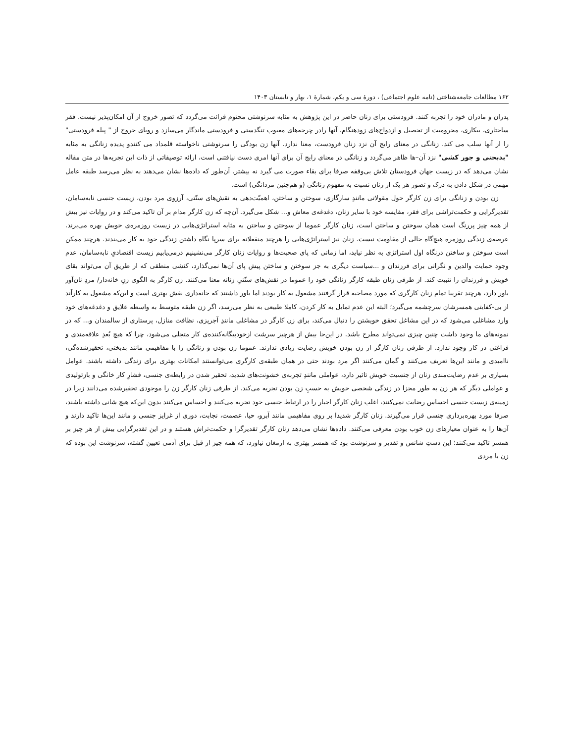۱۶۲ مطالعات جامعه‌شناختی (نامه علوم اجتماعی) ، دورهٔ سی و یکم، شمارهٔ ۱، بهار و تابستان ۱۴۰۳
پدران و مادران خود را تجربه کنند. فرودستی برای زنان حاضر در این پژوهش به مثابه سرنوشتی محتوم قرائت می‌گردد که تصور خروج از آن امکان‌پذیر نیست. فقر ساختاری، بیکاری، محرومیت از تحصیل و ازدواج‌های زودهنگام، آنها رادر چرخه‌های معیوب تنگدستی و فرودستی ماندگار می‌سازد و رویای خروج از " پیله فرودستی" را از آنها سلب می کند. زنانگی در معنای رایج آن نزد زنان فرودست، معنا ندارد. آنها زن بودگی را سرنوشتی ناخواسته قلمداد می کنندو پدیده زنانگی به مثابه "بدبختی و جور کشی" نزد آن–ها ظاهر می‌گردد و زنانگی در معنای رایج آن برای آنها امری دست نیافتنی است، ارائه توصیفاتی از ذات این تجربه‌ها در متن مقاله نشان می‌دهد که در زیست جهان فرودستان تلاش بی‌وقفه صرفا برای بقاء صورت می گیرد نه بیشتر. آن‌طور که داده‌ها نشان می‌دهند به نظر می‌رسد طبقه عامل مهمی در شکل دادن به درک و تصور هر یک از زنان نسبت به مفهوم زنانگی (و هم‌چنین مردانگی) است.
زن بودن و زنانگی برای زن کارگر حول مقولاتی مانندِ سازگاری، سوختن و ساختن، اهمیّت‌دهی به نقش‌های سنّتی، آرزوی مرد بودن، زیست جنسی نابه‌سامان، تقدیرگرایی و حکمت‌تراشی برای فقر، مقایسه خود با سایر زنان، دغدغه‌ی معاش و... شکل می‌گیرد. آن‌چه که زن کارگر مدام بر آن تاکید می‌کند و در روایات نیز بیش از همه چیز پررنگ است همان سوختن و ساختن است، زنان کارگر عموما از سوختن و ساختن به مثابه استراتژی‌هایی در زیست روزمره‌ی خویش بهره می‌برند. عرصه‌ی زندگی روزمره هیچ‌گاه خالی از مقاومت نیست. زنان نیز استراتژی‌هایی را هرچند منفعلانه برای سرپا نگاه داشتن زندگی خود به کار می‌بندند. هرچند ممکن است سوختن و ساختن درنگاه اول استراتژی به نظر نیاید، اما زمانی که پای صحبت‌ها و روایات زنان کارگر می‌نشینیم درمی‌یابیم زیست اقتصادیِ نابه‌سامان، عدم وجود حمایت والدین و نگرانی برای فرزندان و ...سیاست دیگری به جز سوختن و ساختن پیش پای آن‌ها نمی‌گذارد، کنشی منطقی که از طریق آن می‌تواند بقای خویش و فرزندان را تثبیت کند. از طرفی زنان طبقه کارگر زنانگی خود را عموما در نقش‌های سنّتیِ زنانه معنا می‌کنند. زن کارگر به الگوی زنِ خانه‌دار/ مردِ نان‌آور باور دارد، هرچند تقریبا تمام زنان کارگری که مورد مصاحبه قرار گرفتند مشغول به کار بودند اما باور داشتند که خانه‌داری نقش بهتری است و این‌که مشغول به کاراَند از بی-کفایتی همسرشان سرچشمه می‌گیرد؛ البته این عدم تمایل به کار کردن، کاملا طبیعی به نظر می‌رسد، اگر زن طبقه متوسط به واسطه علایق و دغدغه‌های خود وارد مشاغلی می‌شود که در این مشاغل تحقق خویشتن را دنبال می‌کند، برای زن کارگر در مشاغلی مانندِ آجرپزی، نظافت منازل، پرستاری از سالمندان و... که در نمونه‌های ما وجود داشت چنین چیزی نمی‌تواند مطرح باشد. در این‌جا بیش از هرچیز سرشت ازخودبیگانه‌کننده‌ی کار متجلی می‌شود، چرا که هیچ بُعدِ علاقه‌مندی و فراغتی در کار وجود ندارد. از طرفی زنان کارگر از زن بودن خویش رضایت زیادی ندارند. عموما زن بودن و زنانگی را با مفاهیمی مانند بدبختی، تحقیرشده‌گی، ناامیدی و مانند این‌ها تعریف می‌کنند و گمان می‌کنند اگر مرد بودند حتی در همان طبقه‌ی کارگری می‌توانستند امکانات بهتری برای زندگی داشته باشند. عوامل بسیاری بر عدم رضایت‌مندی زنان از جنسیت خویش تاثیر دارد، عواملی مانندِ تجربه‌ی خشونت‌های شدید، تحقیر شدن در رابطه‌ی جنسی، فشارِ کار خانگی و بازتولیدی و عواملی دیگر که هر زن به طور مجزا در زندگی شخصی خویش به حسبِ زن بودن تجربه می‌کند. از طرفی زنان کارگر زن را موجودی تحقیرشده می‌دانند زیرا در زمینه‌ی زیست جنسی احساس رضایت نمی‌کنند، اغلب زنان کارگر اجبار را در ارتباط جنسی خود تجربه می‌کنند و احساس می‌کنند بدون این‌که هیچ شانی داشته باشند، صرفا مورد بهره‌برداری جنسی قرار می‌گیرند. زنان کارگر شدیدا بر روی مفاهیمی مانند آبرو، حیا، عصمت، نجابت، دوری از غرایز جنسی و مانند این‌ها تاکید دارند و آن‌ها را به عنوان معیارهای زن خوب بودن معرفی می‌کنند. داده‌ها نشان می‌دهد زنان کارگر تقدیرگرا و حکمت‌تراش هستند و در این تقدیرگرایی بیش از هر چیز بر همسر تاکید می‌کنند؛ این دستِ شانس و تقدیر و سرنوشت بود که همسر بهتری به ارمغان نیاورد، که همه چیز از قبل برای آدمی تعیین گشته، سرنوشت این بوده که زن با مردی